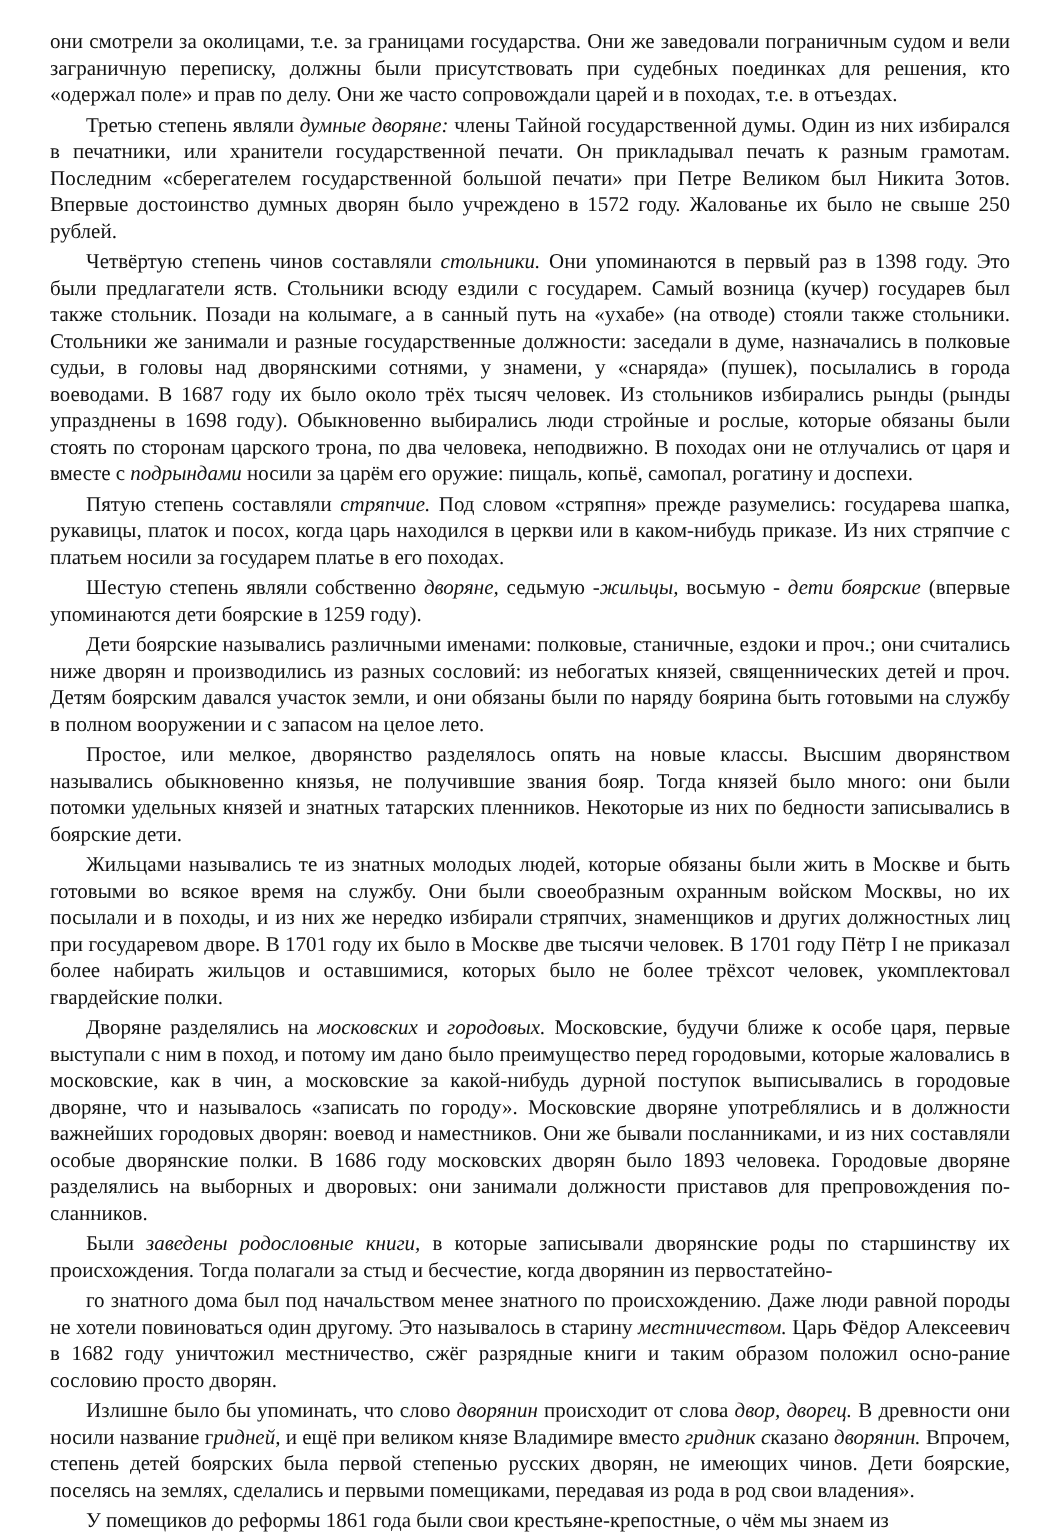они смотрели за околицами, т.е. за границами государства. Они же заведовали пограничным судом и вели заграничную переписку, должны были присутствовать при судебных поединках для решения, кто «одержал поле» и прав по делу. Они же часто сопровождали царей и в походах, т.е. в отъездах.
Третью степень являли думные дворяне: члены Тайной государственной думы. Один из них избирался в печатники, или хранители государственной печати. Он прикладывал печать к разным грамотам. Последним «сберегателем государственной большой печати» при Петре Великом был Никита Зотов. Впервые достоинство думных дворян было учреждено в 1572 году. Жалованье их было не свыше 250 рублей.
Четвёртую степень чинов составляли стольники. Они упоминаются в первый раз в 1398 году. Это были предлагатели яств. Стольники всюду ездили с государем. Самый возница (кучер) государев был также стольник. Позади на колымаге, а в санный путь на «ухабе» (на отводе) стояли также стольники. Стольники же занимали и разные государственные должности: заседали в думе, назначались в полковые судьи, в головы над дворянскими сотнями, у знамени, у «снаряда» (пушек), посылались в города воеводами. В 1687 году их было около трёх тысяч человек. Из стольников избирались рынды (рынды упразднены в 1698 году). Обыкновенно выбирались люди стройные и рослые, которые обязаны были стоять по сторонам царского трона, по два человека, неподвижно. В походах они не отлучались от царя и вместе с подрындами носили за царём его оружие: пищаль, копьё, самопал, рогатину и доспехи.
Пятую степень составляли стряпчие. Под словом «стряпня» прежде разумелись: государева шапка, рукавицы, платок и посох, когда царь находился в церкви или в каком-нибудь приказе. Из них стряпчие с платьем носили за государем платье в его походах.
Шестую степень являли собственно дворяне, седьмую -жильцы, восьмую - дети боярские (впервые упоминаются дети боярские в 1259 году).
Дети боярские назывались различными именами: полковые, станичные, ездоки и проч.; они считались ниже дворян и производились из разных сословий: из небогатых князей, священнических детей и проч. Детям боярским давался участок земли, и они обязаны были по наряду боярина быть готовыми на службу в полном вооружении и с запасом на целое лето.
Простое, или мелкое, дворянство разделялось опять на новые классы. Высшим дворянством назывались обыкновенно князья, не получившие звания бояр. Тогда князей было много: они были потомки удельных князей и знатных татарских пленников. Некоторые из них по бедности записывались в боярские дети.
Жильцами назывались те из знатных молодых людей, которые обязаны были жить в Москве и быть готовыми во всякое время на службу. Они были своеобразным охранным войском Москвы, но их посылали и в походы, и из них же нередко избирали стряпчих, знаменщиков и других должностных лиц при государевом дворе. В 1701 году их было в Москве две тысячи человек. В 1701 году Пётр I не приказал более набирать жильцов и оставшимися, которых было не более трёхсот человек, укомплектовал гвардейские полки.
Дворяне разделялись на московских и городовых. Московские, будучи ближе к особе царя, первые выступали с ним в поход, и потому им дано было преимущество перед городовыми, которые жаловались в московские, как в чин, а московские за какой-нибудь дурной поступок выписывались в городовые дворяне, что и называлось «записать по городу». Московские дворяне употреблялись и в должности важнейших городовых дворян: воевод и наместников. Они же бывали посланниками, и из них составляли особые дворянские полки. В 1686 году московских дворян было 1893 человека. Городовые дворяне разделялись на выборных и дворовых: они занимали должности приставов для препровождения по-сланников.
Были заведены родословные книги, в которые записывали дворянские роды по старшинству их происхождения. Тогда полагали за стыд и бесчестие, когда дворянин из первостатейно-
го знатного дома был под начальством менее знатного по происхождению. Даже люди равной породы не хотели повиноваться один другому. Это называлось в старину местничеством. Царь Фёдор Алексеевич в 1682 году уничтожил местничество, сжёг разрядные книги и таким образом положил осно-рание сословию просто дворян.
Излишне было бы упоминать, что слово дворянин происходит от слова двор, дворец. В древности они носили название гридней, и ещё при великом князе Владимире вместо гридник сказано дворянин. Впрочем, степень детей боярских была первой степенью русских дворян, не имеющих чинов. Дети боярские, поселясь на землях, сделались и первыми помещиками, передавая из рода в род свои владения».
У помещиков до реформы 1861 года были свои крестьяне-крепостные, о чём мы знаем из